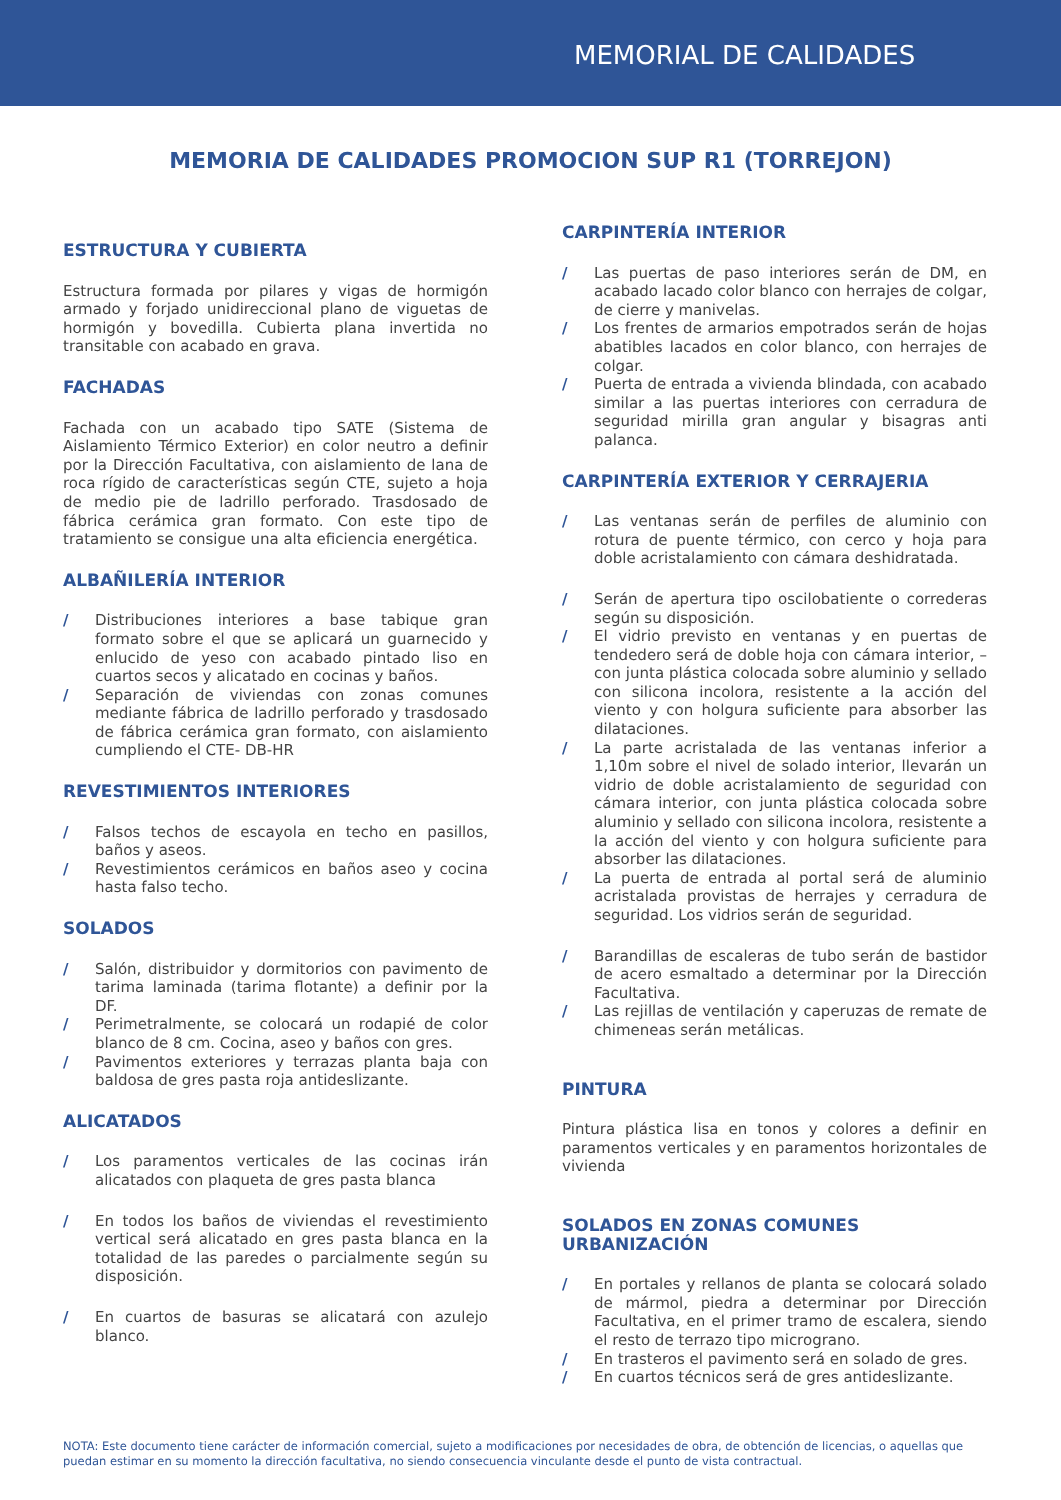MEMORIAL DE CALIDADES
MEMORIA DE CALIDADES PROMOCION SUP R1 (TORREJON)
ESTRUCTURA Y CUBIERTA
Estructura formada por pilares y vigas de hormigón armado y forjado unidireccional plano de viguetas de hormigón y bovedilla. Cubierta plana invertida no transitable con acabado en grava.
FACHADAS
Fachada con un acabado tipo SATE (Sistema de Aislamiento Térmico Exterior) en color neutro a definir por la Dirección Facultativa, con aislamiento de lana de roca rígido de características según CTE, sujeto a hoja de medio pie de ladrillo perforado. Trasdosado de fábrica cerámica gran formato. Con este tipo de tratamiento se consigue una alta eficiencia energética.
ALBAÑILERÍA INTERIOR
/ Distribuciones interiores a base tabique gran formato sobre el que se aplicará un guarnecido y enlucido de yeso con acabado pintado liso en cuartos secos y alicatado en cocinas y baños.
/ Separación de viviendas con zonas comunes mediante fábrica de ladrillo perforado y trasdosado de fábrica cerámica gran formato, con aislamiento cumpliendo el CTE- DB-HR
REVESTIMIENTOS INTERIORES
/ Falsos techos de escayola en techo en pasillos, baños y aseos.
/ Revestimientos cerámicos en baños aseo y cocina hasta falso techo.
SOLADOS
/ Salón, distribuidor y dormitorios con pavimento de tarima laminada (tarima flotante) a definir por la DF.
/ Perimetralmente, se colocará un rodapié de color blanco de 8 cm. Cocina, aseo y baños con gres.
/ Pavimentos exteriores y terrazas planta baja con baldosa de gres pasta roja antideslizante.
ALICATADOS
/ Los paramentos verticales de las cocinas irán alicatados con plaqueta de gres pasta blanca
/ En todos los baños de viviendas el revestimiento vertical será alicatado en gres pasta blanca en la totalidad de las paredes o parcialmente según su disposición.
/ En cuartos de basuras se alicatará con azulejo blanco.
CARPINTERÍA INTERIOR
/ Las puertas de paso interiores serán de DM, en acabado lacado color blanco con herrajes de colgar, de cierre y manivelas.
/ Los frentes de armarios empotrados serán de hojas abatibles lacados en color blanco, con herrajes de colgar.
/ Puerta de entrada a vivienda blindada, con acabado similar a las puertas interiores con cerradura de seguridad mirilla gran angular y bisagras anti palanca.
CARPINTERÍA EXTERIOR Y CERRAJERIA
/ Las ventanas serán de perfiles de aluminio con rotura de puente térmico, con cerco y hoja para doble acristalamiento con cámara deshidratada.
/ Serán de apertura tipo oscilobatiente o correderas según su disposición.
/ El vidrio previsto en ventanas y en puertas de tendedero será de doble hoja con cámara interior, – con junta plástica colocada sobre aluminio y sellado con silicona incolora, resistente a la acción del viento y con holgura suficiente para absorber las dilataciones.
/ La parte acristalada de las ventanas inferior a 1,10m sobre el nivel de solado interior, llevarán un vidrio de doble acristalamiento de seguridad con cámara interior, con junta plástica colocada sobre aluminio y sellado con silicona incolora, resistente a la acción del viento y con holgura suficiente para absorber las dilataciones.
/ La puerta de entrada al portal será de aluminio acristalada provistas de herrajes y cerradura de seguridad. Los vidrios serán de seguridad.
/ Barandillas de escaleras de tubo serán de bastidor de acero esmaltado a determinar por la Dirección Facultativa.
/ Las rejillas de ventilación y caperuzas de remate de chimeneas serán metálicas.
PINTURA
Pintura plástica lisa en tonos y colores a definir en paramentos verticales y en paramentos horizontales de vivienda
SOLADOS EN ZONAS COMUNES URBANIZACIÓN
/ En portales y rellanos de planta se colocará solado de mármol, piedra a determinar por Dirección Facultativa, en el primer tramo de escalera, siendo el resto de terrazo tipo micrograno.
/ En trasteros el pavimento será en solado de gres.
/ En cuartos técnicos será de gres antideslizante.
NOTA: Este documento tiene carácter de información comercial, sujeto a modificaciones por necesidades de obra, de obtención de licencias, o aquellas que puedan estimar en su momento la dirección facultativa, no siendo consecuencia vinculante desde el punto de vista contractual.